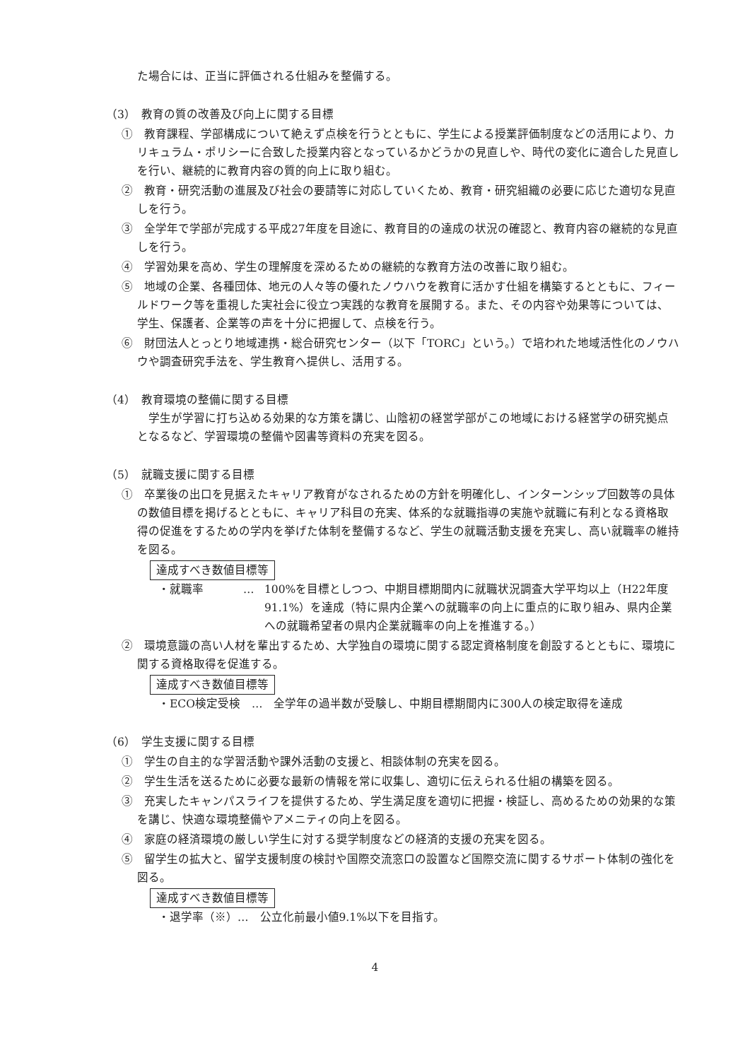た場合には、正当に評価される仕組みを整備する。
（3）　教育の質の改善及び向上に関する目標
①　教育課程、学部構成について絶えず点検を行うとともに、学生による授業評価制度などの活用により、カリキュラム・ポリシーに合致した授業内容となっているかどうかの見直しや、時代の変化に適合した見直しを行い、継続的に教育内容の質的向上に取り組む。
②　教育・研究活動の進展及び社会の要請等に対応していくため、教育・研究組織の必要に応じた適切な見直しを行う。
③　全学年で学部が完成する平成27年度を目途に、教育目的の達成の状況の確認と、教育内容の継続的な見直しを行う。
④　学習効果を高め、学生の理解度を深めるための継続的な教育方法の改善に取り組む。
⑤　地域の企業、各種団体、地元の人々等の優れたノウハウを教育に活かす仕組を構築するとともに、フィールドワーク等を重視した実社会に役立つ実践的な教育を展開する。また、その内容や効果等については、学生、保護者、企業等の声を十分に把握して、点検を行う。
⑥　財団法人とっとり地域連携・総合研究センター（以下「TORC」という。）で培われた地域活性化のノウハウや調査研究手法を、学生教育へ提供し、活用する。
（4）　教育環境の整備に関する目標
学生が学習に打ち込める効果的な方策を講じ、山陰初の経営学部がこの地域における経営学の研究拠点となるなど、学習環境の整備や図書等資料の充実を図る。
（5）　就職支援に関する目標
①　卒業後の出口を見据えたキャリア教育がなされるための方針を明確化し、インターンシップ回数等の具体の数値目標を掲げるとともに、キャリア科目の充実、体系的な就職指導の実施や就職に有利となる資格取得の促進をするための学内を挙げた体制を整備するなど、学生の就職活動支援を充実し、高い就職率の維持を図る。
達成すべき数値目標等
・就職率 … 100%を目標としつつ、中期目標期間内に就職状況調査大学平均以上（H22年度91.1%）を達成（特に県内企業への就職率の向上に重点的に取り組み、県内企業への就職希望者の県内企業就職率の向上を推進する。）
②　環境意識の高い人材を輩出するため、大学独自の環境に関する認定資格制度を創設するとともに、環境に関する資格取得を促進する。
達成すべき数値目標等
・ECO検定受検　…　全学年の過半数が受験し、中期目標期間内に300人の検定取得を達成
（6）　学生支援に関する目標
①　学生の自主的な学習活動や課外活動の支援と、相談体制の充実を図る。
②　学生生活を送るために必要な最新の情報を常に収集し、適切に伝えられる仕組の構築を図る。
③　充実したキャンパスライフを提供するため、学生満足度を適切に把握・検証し、高めるための効果的な策を講じ、快適な環境整備やアメニティの向上を図る。
④　家庭の経済環境の厳しい学生に対する奨学制度などの経済的支援の充実を図る。
⑤　留学生の拡大と、留学支援制度の検討や国際交流窓口の設置など国際交流に関するサポート体制の強化を図る。
達成すべき数値目標等
・退学率（※）…　公立化前最小値9.1%以下を目指す。
4